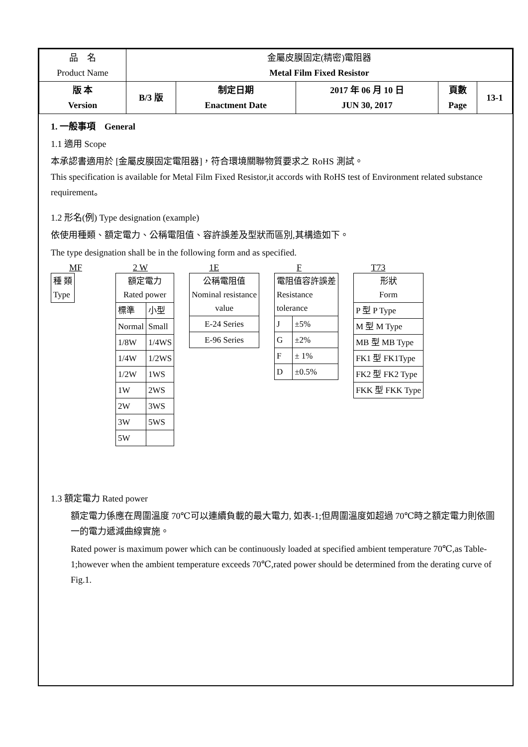| 品 名 Product Name | 金屬皮膜固定(精密)電阻器 Metal Film Fixed Resistor | | | | |
| 版 本 Version | B/3 版 | 制定日期 Enactment Date | 2017 年 06 月 10 日 JUN 30, 2017 | 頁數 Page | 13-1 |
1. 一般事項　General
1.1 適用 Scope
本承認書適用於 [金屬皮膜固定電阻器]，符合環境關聯物質要求之 RoHS 測試。
This specification is available for Metal Film Fixed Resistor,it accords with RoHS test of Environment related substance requirement。
1.2 形名(例) Type designation (example)
依使用種類、額定電力、公稱電阻值、容許誤差及型狀而區別,其構造如下。
The type designation shall be in the following form and as specified.
MF
| 種 類 Type |
2 W
| 額定電力 Rated power | |
| 標準 | 小型 |
| Normal | Small |
| 1/8W | 1/4WS |
| 1/4W | 1/2WS |
| 1/2W | 1WS |
| 1W | 2WS |
| 2W | 3WS |
| 3W | 5WS |
| 5W | |
1E
| 公稱電阻值 Nominal resistance value |
| E-24 Series |
| E-96 Series |
F
| 電阻值容許誤差 Resistance tolerance | |
| J | ±5% |
| G | ±2% |
| F | ± 1% |
| D | ±0.5% |
T73
| 形狀 Form |
| P 型 P Type |
| M 型 M Type |
| MB 型 MB Type |
| FK1 型 FK1Type |
| FK2 型 FK2 Type |
| FKK 型 FKK Type |
1.3 額定電力 Rated power
額定電力係應在周圍溫度 70℃可以連續負載的最大電力, 如表-1;但周圍溫度如超過 70℃時之額定電力則依圖一的電力遞減曲線實施。
Rated power is maximum power which can be continuously loaded at specified ambient temperature 70℃,as Table-1;however when the ambient temperature exceeds 70℃,rated power should be determined from the derating curve of Fig.1.